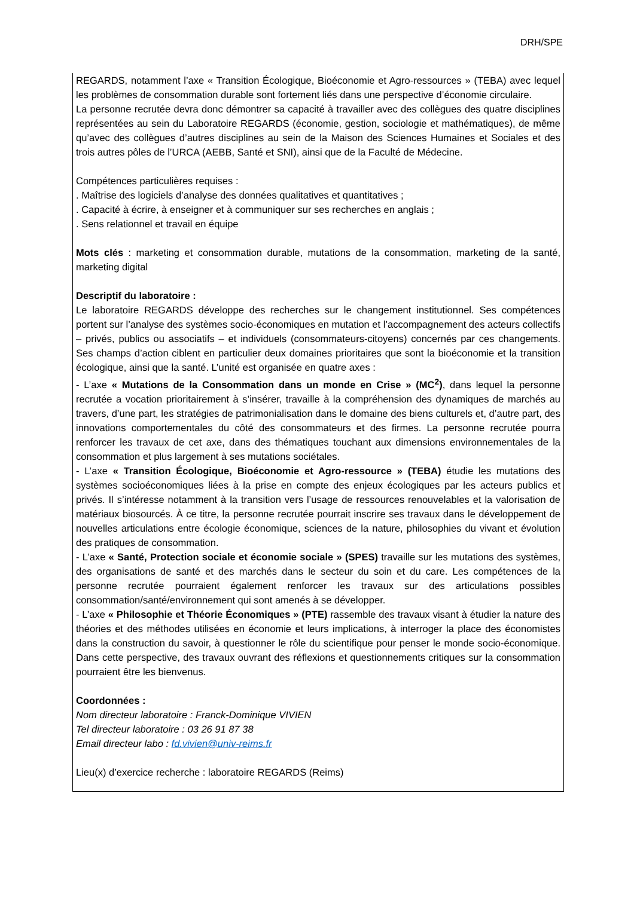DRH/SPE
| REGARDS, notamment l’axe « Transition Écologique, Bioéconomie et Agro-ressources » (TEBA) avec lequel les problèmes de consommation durable sont fortement liés dans une perspective d’économie circulaire. La personne recrutée devra donc démontrer sa capacité à travailler avec des collègues des quatre disciplines représentées au sein du Laboratoire REGARDS (économie, gestion, sociologie et mathématiques), de même qu’avec des collègues d’autres disciplines au sein de la Maison des Sciences Humaines et Sociales et des trois autres pôles de l’URCA (AEBB, Santé et SNI), ainsi que de la Faculté de Médecine. Compétences particulières requises : . Maîtrise des logiciels d’analyse des données qualitatives et quantitatives ; . Capacité à écrire, à enseigner et à communiquer sur ses recherches en anglais ; . Sens relationnel et travail en équipe Mots clés : marketing et consommation durable, mutations de la consommation, marketing de la santé, marketing digital Descriptif du laboratoire : Le laboratoire REGARDS développe des recherches sur le changement institutionnel. Ses compétences portent sur l’analyse des systèmes socio-économiques en mutation et l’accompagnement des acteurs collectifs – privés, publics ou associatifs – et individuels (consommateurs-citoyens) concernés par ces changements. Ses champs d’action ciblent en particulier deux domaines prioritaires que sont la bioéconomie et la transition écologique, ainsi que la santé. L’unité est organisée en quatre axes : - L’axe « Mutations de la Consommation dans un monde en Crise » (MC<sup>2</sup>) , dans lequel la personne recrutée a vocation prioritairement à s’insérer, travaille à la compréhension des dynamiques de marchés au travers, d’une part, les stratégies de patrimonialisation dans le domaine des biens culturels et, d’autre part, des innovations comportementales du côté des consommateurs et des firmes. La personne recrutée pourra renforcer les travaux de cet axe, dans des thématiques touchant aux dimensions environnementales de la consommation et plus largement à ses mutations sociétales. - L’axe « Transition Écologique, Bioéconomie et Agro-ressource » (TEBA) étudie les mutations des systèmes socioéconomiques liées à la prise en compte des enjeux écologiques par les acteurs publics et privés. Il s’intéresse notamment à la transition vers l’usage de ressources renouvelables et la valorisation de matériaux biosourcés. À ce titre, la personne recrutée pourrait inscrire ses travaux dans le développement de nouvelles articulations entre écologie économique, sciences de la nature, philosophies du vivant et évolution des pratiques de consommation. - L’axe « Santé, Protection sociale et économie sociale » (SPES) travaille sur les mutations des systèmes, des organisations de santé et des marchés dans le secteur du soin et du care. Les compétences de la personne recrutée pourraient également renforcer les travaux sur des articulations possibles consommation/santé/environnement qui sont amenés à se développer. - L’axe « Philosophie et Théorie Économiques » (PTE) rassemble des travaux visant à étudier la nature des théories et des méthodes utilisées en économie et leurs implications, à interroger la place des économistes dans la construction du savoir, à questionner le rôle du scientifique pour penser le monde socio-économique. Dans cette perspective, des travaux ouvrant des réflexions et questionnements critiques sur la consommation pourraient être les bienvenus. Coordonnées : Nom directeur laboratoire : Franck-Dominique VIVIEN Tel directeur laboratoire : 03 26 91 87 38 Email directeur labo : fd.vivien@univ-reims.fr Lieu(x) d’exercice recherche : laboratoire REGARDS (Reims) |